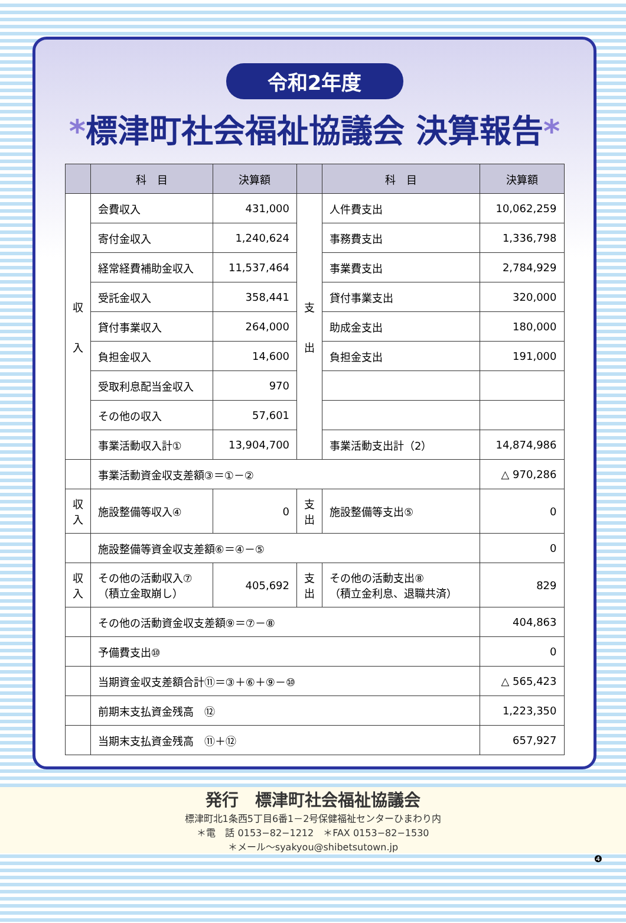令和2年度
*標津町社会福祉協議会 決算報告*
| | 科 目 | 決算額 | | 科 目 | 決算額 |
| --- | --- | --- | --- | --- | --- |
| 収 入 | 会費収入 | 431,000 | 支 出 | 人件費支出 | 10,062,259 |
| | 寄付金収入 | 1,240,624 | | 事務費支出 | 1,336,798 |
| | 経常経費補助金収入 | 11,537,464 | | 事業費支出 | 2,784,929 |
| | 受託金収入 | 358,441 | | 貸付事業支出 | 320,000 |
| | 貸付事業収入 | 264,000 | | 助成金支出 | 180,000 |
| | 負担金収入 | 14,600 | | 負担金支出 | 191,000 |
| | 受取利息配当金収入 | 970 | | | |
| | その他の収入 | 57,601 | | | |
| | 事業活動収入計① | 13,904,700 | | 事業活動支出計（2） | 14,874,986 |
| | 事業活動資金収支差額③＝①－② | | | | △ 970,286 |
| 収入 | 施設整備等収入④ | 0 | 支出 | 施設整備等支出⑤ | 0 |
| | 施設整備等資金収支差額⑥＝④－⑤ | | | | 0 |
| 収入 | その他の活動収入⑦ （積立金取崩し） | 405,692 | 支出 | その他の活動支出⑧ （積立金利息、退職共済） | 829 |
| | その他の活動資金収支差額⑨＝⑦－⑧ | | | | 404,863 |
| | 予備費支出⑩ | | | | 0 |
| | 当期資金収支差額合計⑪＝③＋⑥＋⑨－⑩ | | | | △ 565,423 |
| | 前期末支払資金残高 ⑫ | | | | 1,223,350 |
| | 当期末支払資金残高 ⑪＋⑫ | | | | 657,927 |
発行　標津町社会福祉協議会
標津町北1条西5丁目6番1－2号保健福祉センターひまわり内
＊電　話 0153−82−1212　＊FAX 0153−82−1530
＊メール～syakyou@shibetsutown.jp
❹